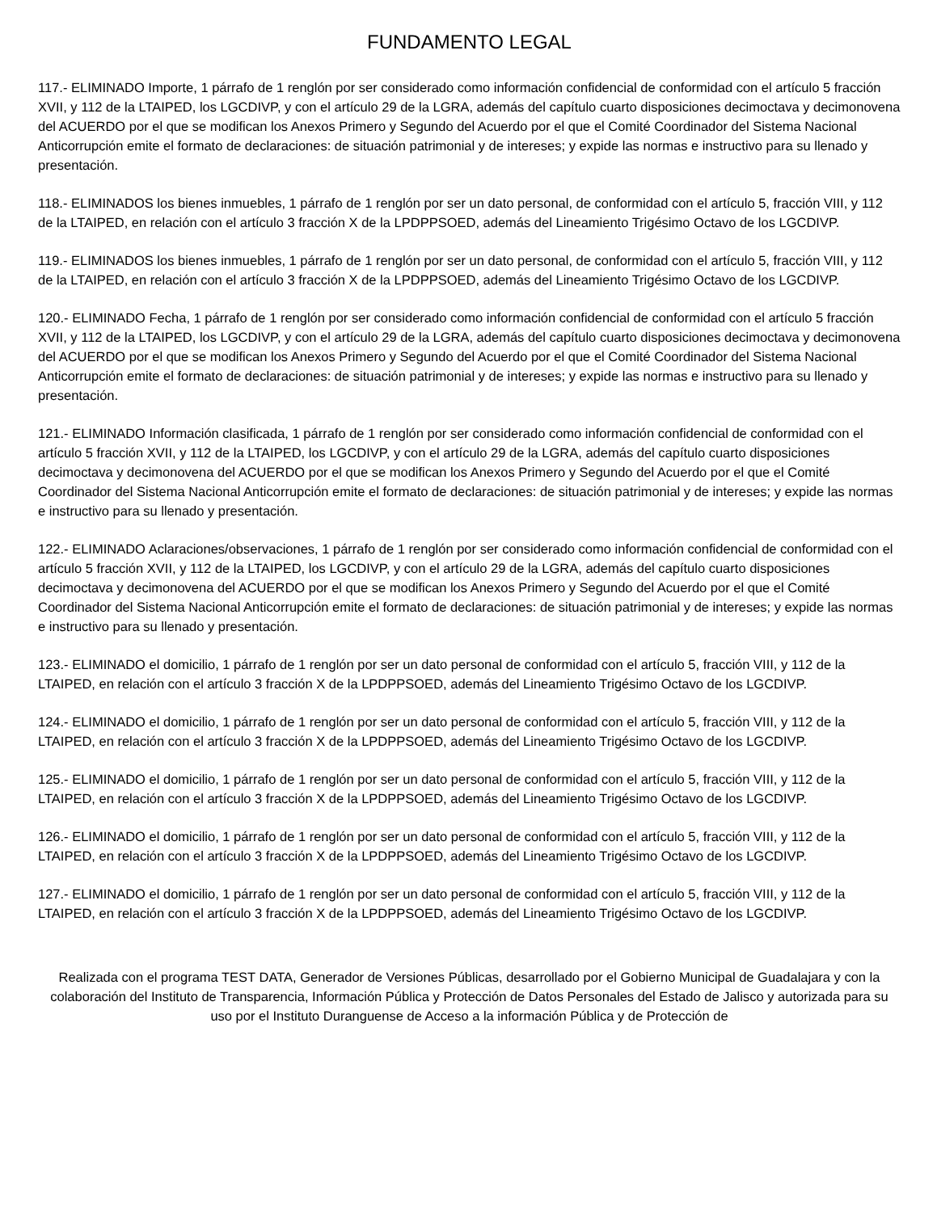FUNDAMENTO LEGAL
117.- ELIMINADO Importe, 1 párrafo de 1 renglón por ser considerado como información confidencial de conformidad con el artículo 5 fracción XVII, y 112 de la LTAIPED, los LGCDIVP, y con el artículo 29 de la LGRA, además del capítulo cuarto disposiciones decimoctava y decimonovena del ACUERDO por el que se modifican los Anexos Primero y Segundo del Acuerdo por el que el Comité Coordinador del Sistema Nacional Anticorrupción emite el formato de declaraciones: de situación patrimonial y de intereses; y expide las normas e instructivo para su llenado y presentación.
118.- ELIMINADOS los bienes inmuebles, 1 párrafo de 1 renglón por ser un dato personal, de conformidad con el artículo 5, fracción VIII, y 112 de la LTAIPED, en relación con el artículo 3 fracción X de la LPDPPSOED, además del Lineamiento Trigésimo Octavo de los LGCDIVP.
119.- ELIMINADOS los bienes inmuebles, 1 párrafo de 1 renglón por ser un dato personal, de conformidad con el artículo 5, fracción VIII, y 112 de la LTAIPED, en relación con el artículo 3 fracción X de la LPDPPSOED, además del Lineamiento Trigésimo Octavo de los LGCDIVP.
120.- ELIMINADO Fecha, 1 párrafo de 1 renglón por ser considerado como información confidencial de conformidad con el artículo 5 fracción XVII, y 112 de la LTAIPED, los LGCDIVP, y con el artículo 29 de la LGRA, además del capítulo cuarto disposiciones decimoctava y decimonovena del ACUERDO por el que se modifican los Anexos Primero y Segundo del Acuerdo por el que el Comité Coordinador del Sistema Nacional Anticorrupción emite el formato de declaraciones: de situación patrimonial y de intereses; y expide las normas e instructivo para su llenado y presentación.
121.- ELIMINADO Información clasificada, 1 párrafo de 1 renglón por ser considerado como información confidencial de conformidad con el artículo 5 fracción XVII, y 112 de la LTAIPED, los LGCDIVP, y con el artículo 29 de la LGRA, además del capítulo cuarto disposiciones decimoctava y decimonovena del ACUERDO por el que se modifican los Anexos Primero y Segundo del Acuerdo por el que el Comité Coordinador del Sistema Nacional Anticorrupción emite el formato de declaraciones: de situación patrimonial y de intereses; y expide las normas e instructivo para su llenado y presentación.
122.- ELIMINADO Aclaraciones/observaciones, 1 párrafo de 1 renglón por ser considerado como información confidencial de conformidad con el artículo 5 fracción XVII, y 112 de la LTAIPED, los LGCDIVP, y con el artículo 29 de la LGRA, además del capítulo cuarto disposiciones decimoctava y decimonovena del ACUERDO por el que se modifican los Anexos Primero y Segundo del Acuerdo por el que el Comité Coordinador del Sistema Nacional Anticorrupción emite el formato de declaraciones: de situación patrimonial y de intereses; y expide las normas e instructivo para su llenado y presentación.
123.- ELIMINADO el domicilio, 1 párrafo de 1 renglón por ser un dato personal de conformidad con el artículo 5, fracción VIII, y 112 de la LTAIPED, en relación con el artículo 3 fracción X de la LPDPPSOED, además del Lineamiento Trigésimo Octavo de los LGCDIVP.
124.- ELIMINADO el domicilio, 1 párrafo de 1 renglón por ser un dato personal de conformidad con el artículo 5, fracción VIII, y 112 de la LTAIPED, en relación con el artículo 3 fracción X de la LPDPPSOED, además del Lineamiento Trigésimo Octavo de los LGCDIVP.
125.- ELIMINADO el domicilio, 1 párrafo de 1 renglón por ser un dato personal de conformidad con el artículo 5, fracción VIII, y 112 de la LTAIPED, en relación con el artículo 3 fracción X de la LPDPPSOED, además del Lineamiento Trigésimo Octavo de los LGCDIVP.
126.- ELIMINADO el domicilio, 1 párrafo de 1 renglón por ser un dato personal de conformidad con el artículo 5, fracción VIII, y 112 de la LTAIPED, en relación con el artículo 3 fracción X de la LPDPPSOED, además del Lineamiento Trigésimo Octavo de los LGCDIVP.
127.- ELIMINADO el domicilio, 1 párrafo de 1 renglón por ser un dato personal de conformidad con el artículo 5, fracción VIII, y 112 de la LTAIPED, en relación con el artículo 3 fracción X de la LPDPPSOED, además del Lineamiento Trigésimo Octavo de los LGCDIVP.
Realizada con el programa TEST DATA, Generador de Versiones Públicas, desarrollado por el Gobierno Municipal de Guadalajara y con la colaboración del Instituto de Transparencia, Información Pública y Protección de Datos Personales del Estado de Jalisco y autorizada para su uso por el Instituto Duranguense de Acceso a la información Pública y de Protección de